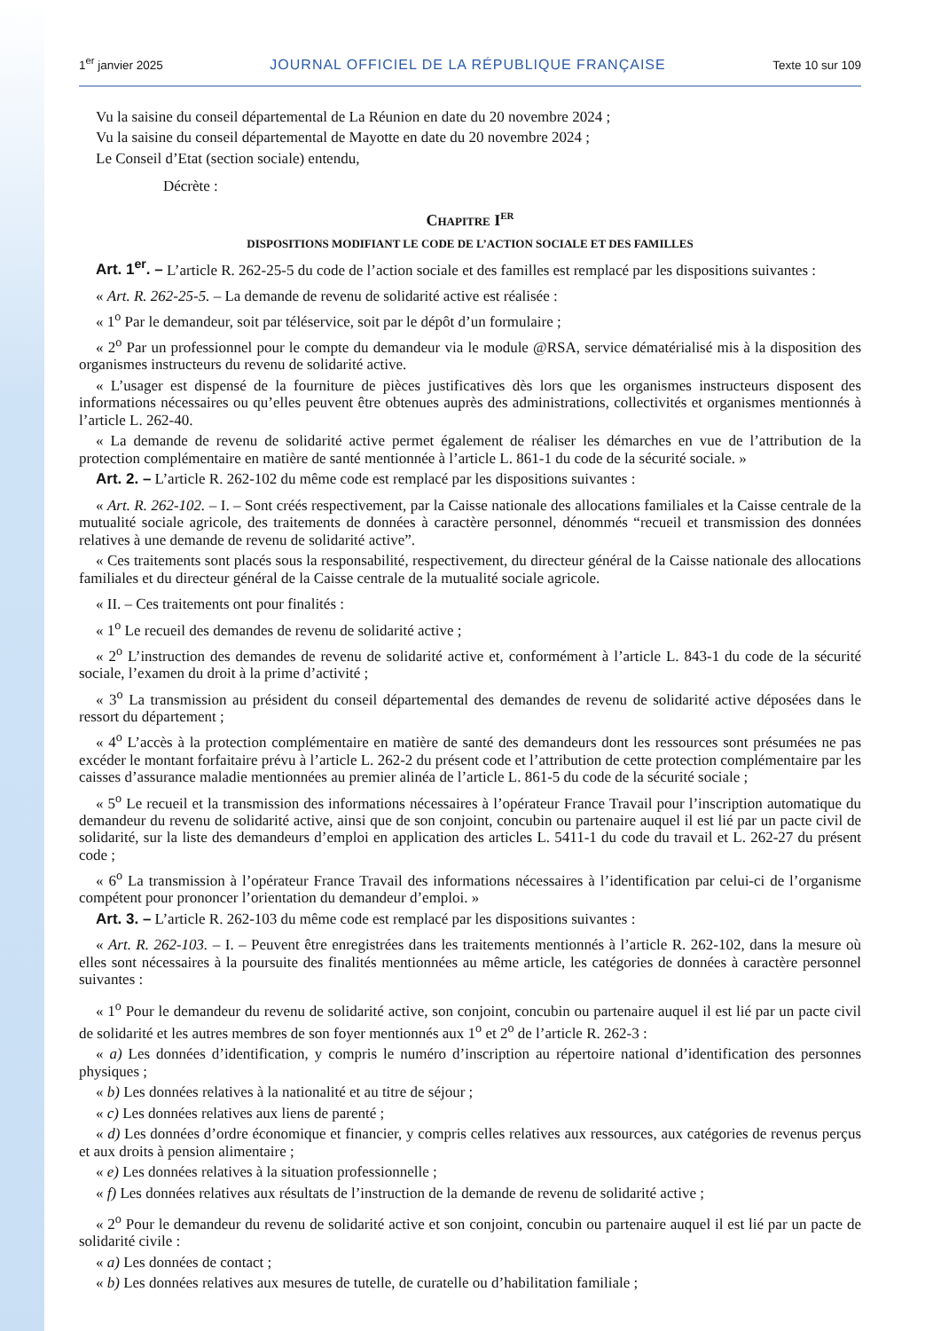1<sup>er</sup> janvier 2025 JOURNAL OFFICIEL DE LA RÉPUBLIQUE FRANÇAISE Texte 10 sur 109
Vu la saisine du conseil départemental de La Réunion en date du 20 novembre 2024 ;
Vu la saisine du conseil départemental de Mayotte en date du 20 novembre 2024 ;
Le Conseil d’Etat (section sociale) entendu,
Décrète :
Chapitre I<sup>er</sup>
DISPOSITIONS MODIFIANT LE CODE DE L’ACTION SOCIALE ET DES FAMILLES
Art. 1<sup>er</sup>. – L’article R. 262-25-5 du code de l’action sociale et des familles est remplacé par les dispositions suivantes :
« Art. R. 262-25-5. – La demande de revenu de solidarité active est réalisée :
« 1<sup>o</sup> Par le demandeur, soit par téléservice, soit par le dépôt d’un formulaire ;
« 2<sup>o</sup> Par un professionnel pour le compte du demandeur via le module @RSA, service dématérialisé mis à la disposition des organismes instructeurs du revenu de solidarité active.
« L’usager est dispensé de la fourniture de pièces justificatives dès lors que les organismes instructeurs disposent des informations nécessaires ou qu’elles peuvent être obtenues auprès des administrations, collectivités et organismes mentionnés à l’article L. 262-40.
« La demande de revenu de solidarité active permet également de réaliser les démarches en vue de l’attribution de la protection complémentaire en matière de santé mentionnée à l’article L. 861-1 du code de la sécurité sociale. »
Art. 2. – L’article R. 262-102 du même code est remplacé par les dispositions suivantes :
« Art. R. 262-102. – I. – Sont créés respectivement, par la Caisse nationale des allocations familiales et la Caisse centrale de la mutualité sociale agricole, des traitements de données à caractère personnel, dénommés “recueil et transmission des données relatives à une demande de revenu de solidarité active”.
« Ces traitements sont placés sous la responsabilité, respectivement, du directeur général de la Caisse nationale des allocations familiales et du directeur général de la Caisse centrale de la mutualité sociale agricole.
« II. – Ces traitements ont pour finalités :
« 1<sup>o</sup> Le recueil des demandes de revenu de solidarité active ;
« 2<sup>o</sup> L’instruction des demandes de revenu de solidarité active et, conformément à l’article L. 843-1 du code de la sécurité sociale, l’examen du droit à la prime d’activité ;
« 3<sup>o</sup> La transmission au président du conseil départemental des demandes de revenu de solidarité active déposées dans le ressort du département ;
« 4<sup>o</sup> L’accès à la protection complémentaire en matière de santé des demandeurs dont les ressources sont présumées ne pas excéder le montant forfaitaire prévu à l’article L. 262-2 du présent code et l’attribution de cette protection complémentaire par les caisses d’assurance maladie mentionnées au premier alinéa de l’article L. 861-5 du code de la sécurité sociale ;
« 5<sup>o</sup> Le recueil et la transmission des informations nécessaires à l’opérateur France Travail pour l’inscription automatique du demandeur du revenu de solidarité active, ainsi que de son conjoint, concubin ou partenaire auquel il est lié par un pacte civil de solidarité, sur la liste des demandeurs d’emploi en application des articles L. 5411-1 du code du travail et L. 262-27 du présent code ;
« 6<sup>o</sup> La transmission à l’opérateur France Travail des informations nécessaires à l’identification par celui-ci de l’organisme compétent pour prononcer l’orientation du demandeur d’emploi. »
Art. 3. – L’article R. 262-103 du même code est remplacé par les dispositions suivantes :
« Art. R. 262-103. – I. – Peuvent être enregistrées dans les traitements mentionnés à l’article R. 262-102, dans la mesure où elles sont nécessaires à la poursuite des finalités mentionnées au même article, les catégories de données à caractère personnel suivantes :
« 1<sup>o</sup> Pour le demandeur du revenu de solidarité active, son conjoint, concubin ou partenaire auquel il est lié par un pacte civil de solidarité et les autres membres de son foyer mentionnés aux 1<sup>o</sup> et 2<sup>o</sup> de l’article R. 262-3 :
« a) Les données d’identification, y compris le numéro d’inscription au répertoire national d’identification des personnes physiques ;
« b) Les données relatives à la nationalité et au titre de séjour ;
« c) Les données relatives aux liens de parenté ;
« d) Les données d’ordre économique et financier, y compris celles relatives aux ressources, aux catégories de revenus perçus et aux droits à pension alimentaire ;
« e) Les données relatives à la situation professionnelle ;
« f) Les données relatives aux résultats de l’instruction de la demande de revenu de solidarité active ;
« 2<sup>o</sup> Pour le demandeur du revenu de solidarité active et son conjoint, concubin ou partenaire auquel il est lié par un pacte de solidarité civile :
« a) Les données de contact ;
« b) Les données relatives aux mesures de tutelle, de curatelle ou d’habilitation familiale ;